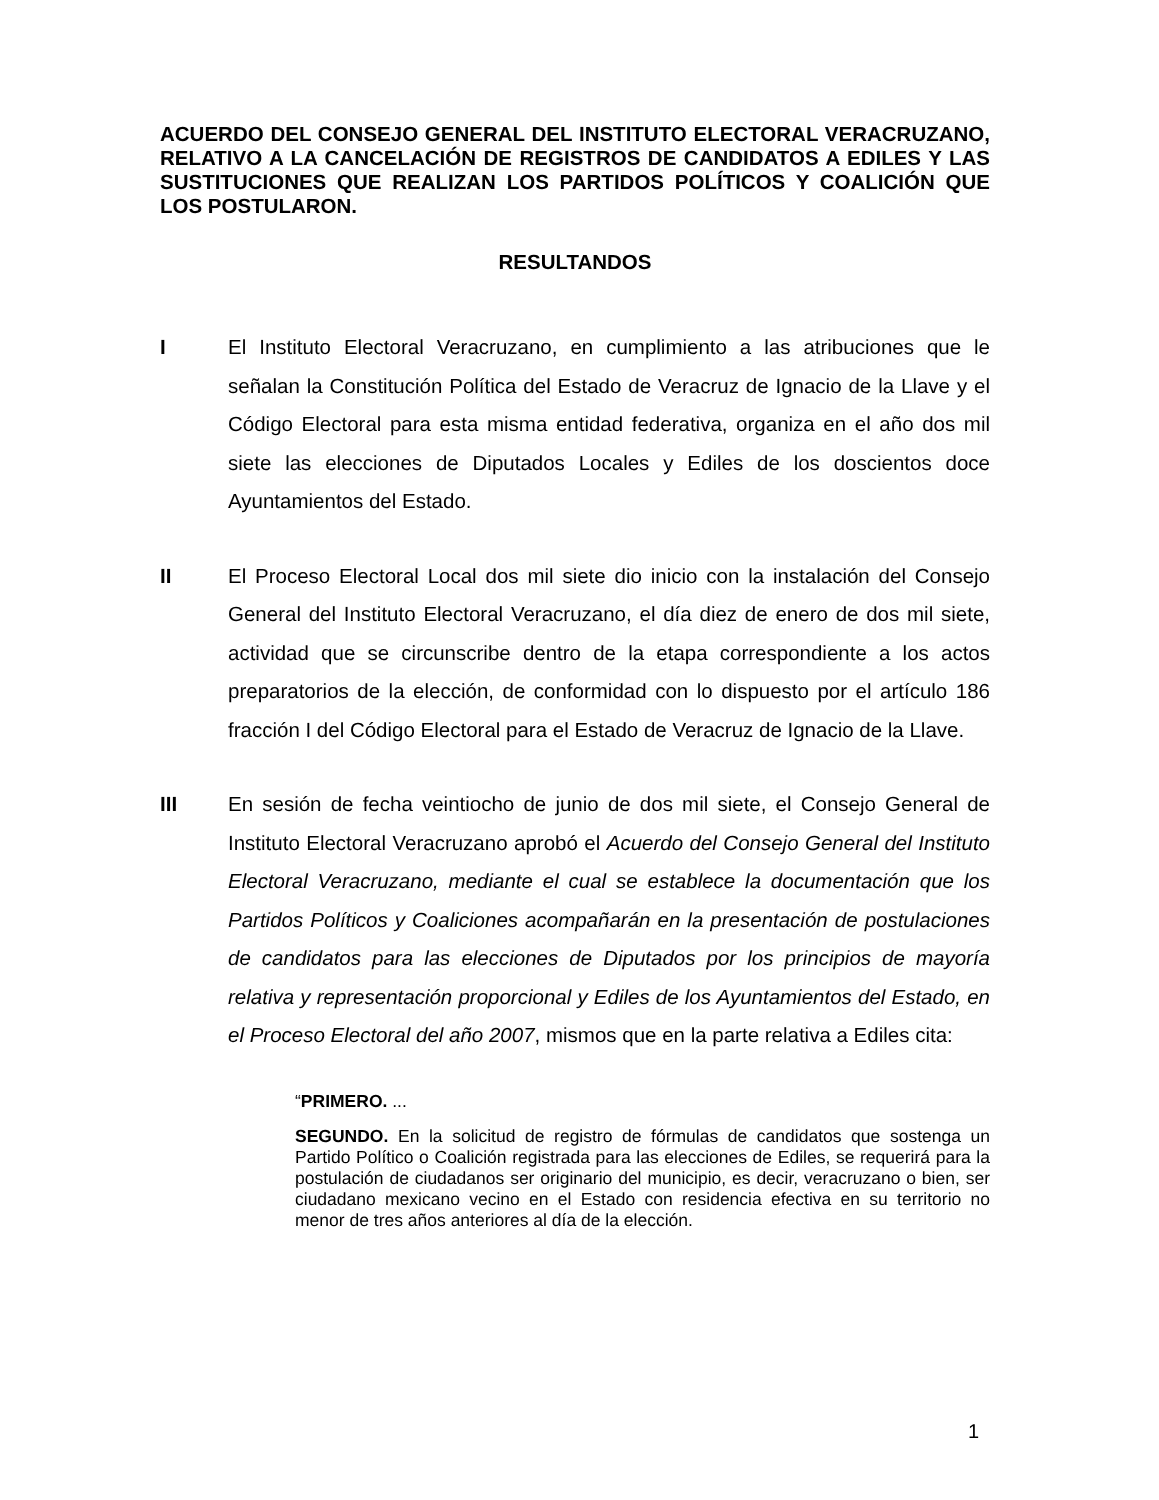ACUERDO DEL CONSEJO GENERAL DEL INSTITUTO ELECTORAL VERACRUZANO, RELATIVO A LA CANCELACIÓN DE REGISTROS DE CANDIDATOS A EDILES Y LAS SUSTITUCIONES QUE REALIZAN LOS PARTIDOS POLÍTICOS Y COALICIÓN QUE LOS POSTULARON.
RESULTANDOS
I El Instituto Electoral Veracruzano, en cumplimiento a las atribuciones que le señalan la Constitución Política del Estado de Veracruz de Ignacio de la Llave y el Código Electoral para esta misma entidad federativa, organiza en el año dos mil siete las elecciones de Diputados Locales y Ediles de los doscientos doce Ayuntamientos del Estado.
II El Proceso Electoral Local dos mil siete dio inicio con la instalación del Consejo General del Instituto Electoral Veracruzano, el día diez de enero de dos mil siete, actividad que se circunscribe dentro de la etapa correspondiente a los actos preparatorios de la elección, de conformidad con lo dispuesto por el artículo 186 fracción I del Código Electoral para el Estado de Veracruz de Ignacio de la Llave.
III En sesión de fecha veintiocho de junio de dos mil siete, el Consejo General de Instituto Electoral Veracruzano aprobó el Acuerdo del Consejo General del Instituto Electoral Veracruzano, mediante el cual se establece la documentación que los Partidos Políticos y Coaliciones acompañarán en la presentación de postulaciones de candidatos para las elecciones de Diputados por los principios de mayoría relativa y representación proporcional y Ediles de los Ayuntamientos del Estado, en el Proceso Electoral del año 2007, mismos que en la parte relativa a Ediles cita:
“PRIMERO. ...
SEGUNDO. En la solicitud de registro de fórmulas de candidatos que sostenga un Partido Político o Coalición registrada para las elecciones de Ediles, se requerirá para la postulación de ciudadanos ser originario del municipio, es decir, veracruzano o bien, ser ciudadano mexicano vecino en el Estado con residencia efectiva en su territorio no menor de tres años anteriores al día de la elección.
1